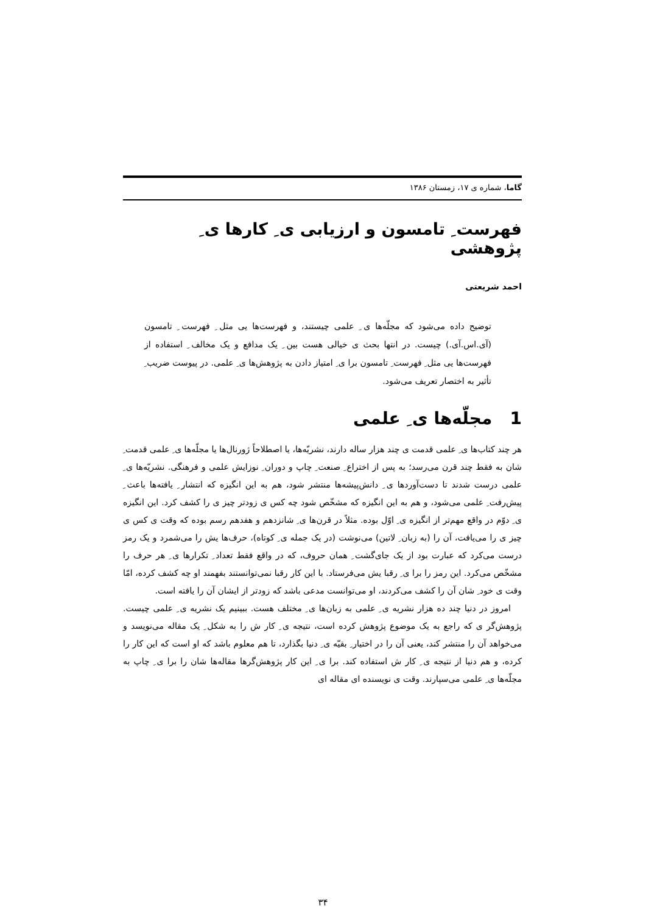گاما، شماره ی ۱۷، زمستان ۱۳۸۶
فهرست ِ تامسون و ارزیابی ی ِ کارها ی ِ پژوهشی
احمد شریعتی
توضیح داده می‌شود که مجلّه‌ها ی ِ علمی چیستند، و فهرست‌ها یی مثل ِ فهرست ِ تامسون (آی.اس.آی.) چیست. در انتها بحث ی خیالی هست بین ِ یک مدافع و یک مخالف ِ استفاده از فهرست‌ها یی مثل ِ فهرست ِ تامسون برا ی ِ امتیاز دادن به پژوهش‌ها ی ِ علمی. در پیوست ضریب ِ تأثیر به اختصار تعریف می‌شود.
1 مجلّه‌ها ی ِ علمی
هر چند کتاب‌ها ی ِ علمی قدمت ی چند هزار ساله دارند، نشریّه‌ها، یا اصطلاحاً ژورنال‌ها یا مجلّه‌ها ی ِ علمی قدمت ِ شان به فقط چند قرن می‌رسد؛ به پس از اختراع ِ صنعت ِ چاپ و دوران ِ نوزایش علمی و فرهنگی. نشریّه‌ها ی ِ علمی درست شدند تا دست‌آوردها ی ِ دانش‌پیشه‌ها منتشر شود، هم به این انگیزه که انتشار ِ یافته‌ها باعث ِ پیش‌رفت ِ علمی می‌شود، و هم به این انگیزه که مشخّص شود چه کس ی زودتر چیز ی را کشف کرد. این انگیزه ی ِ دوّم در واقع مهم‌تر از انگیزه ی ِ اوّل بوده. مثلاً در قرن‌ها ی ِ شانزدهم و هفدهم رسم بوده که وقت ی کس ی چیز ی را می‌یافت، آن را (به زبان ِ لاتین) می‌نوشت (در یک جمله ی ِ کوتاه)، حرف‌ها یش را می‌شمرد و یک رمز درست می‌کرد که عبارت بود از یک جای‌گشت ِ همان حروف، که در واقع فقط تعداد ِ تکرارها ی ِ هر حرف را مشخّص می‌کرد. این رمز را برا ی ِ رقبا یش می‌فرستاد. با این کار رقبا نمی‌توانستند بفهمند او چه کشف کرده، امّا وقت ی خود ِ شان آن را کشف می‌کردند، او می‌توانست مدعی باشد که زودتر از ایشان آن را یافته است.
امروز در دنیا چند ده هزار نشریه ی ِ علمی به زبان‌ها ی ِ مختلف هست. ببینیم یک نشریه ی ِ علمی چیست. پژوهش‌گر ی که راجع به یک موضوع پژوهش کرده است، نتیجه ی ِ کار ش را به شکل ِ یک مقاله می‌نویسد و می‌خواهد آن را منتشر کند، یعنی آن را در اختیار ِ بقیّه ی ِ دنیا بگذارد، تا هم معلوم باشد که او است که این کار را کرده، و هم دنیا از نتیجه ی ِ کار ش استفاده کند. برا ی ِ این کار پژوهش‌گرها مقاله‌ها شان را برا ی ِ چاپ به مجلّه‌ها ی ِ علمی می‌سپارند. وقت ی نویسنده ای مقاله ای
۳۴